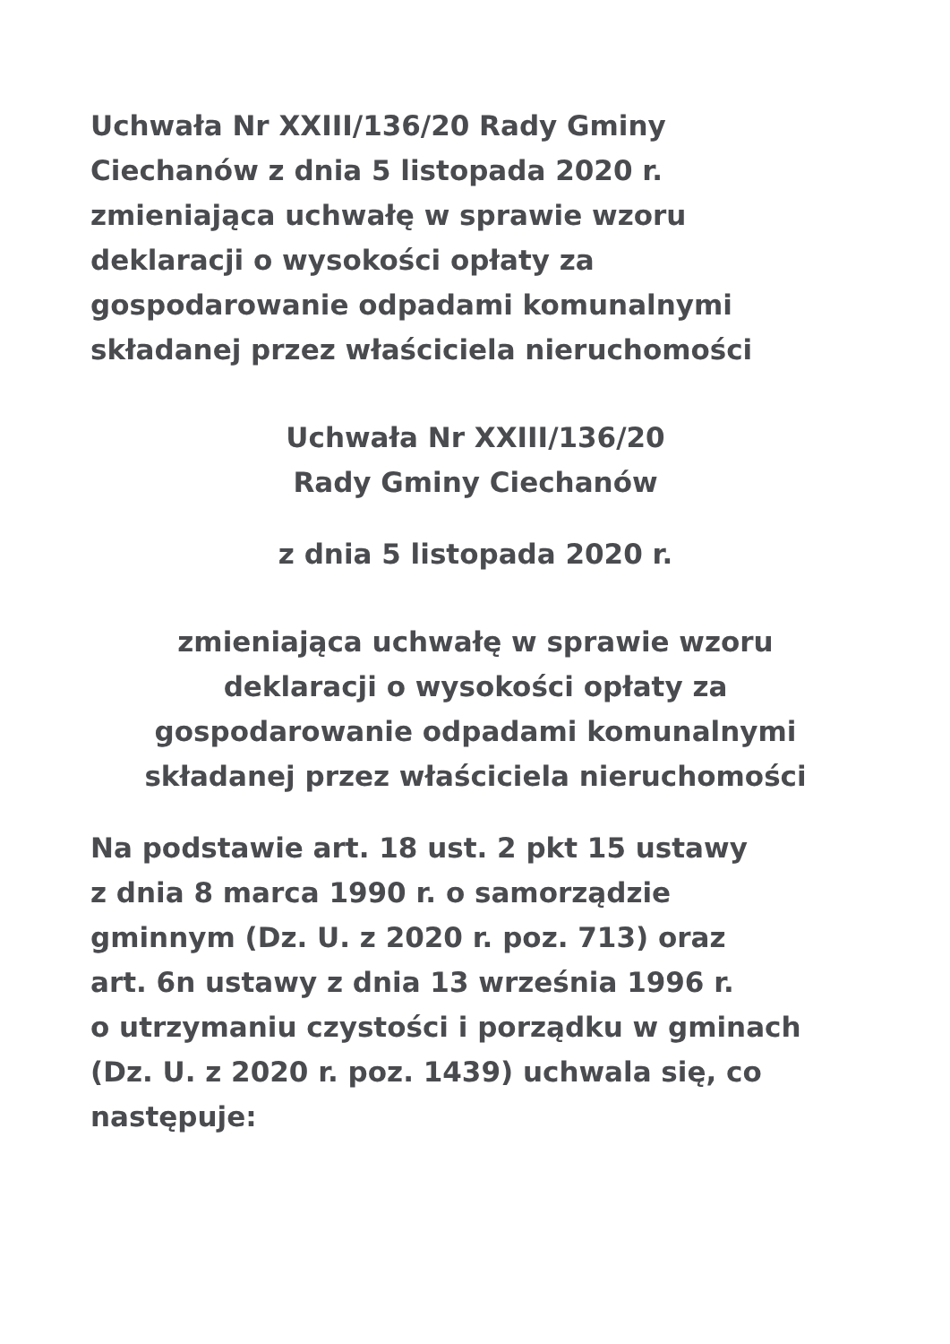Uchwała Nr XXIII/136/20 Rady Gminy
Ciechanów z dnia 5 listopada 2020 r.
zmieniająca uchwałę w sprawie wzoru
deklaracji o wysokości opłaty za
gospodarowanie odpadami komunalnymi
składanej przez właściciela nieruchomości
Uchwała Nr XXIII/136/20
Rady Gminy Ciechanów
z dnia 5 listopada 2020 r.
zmieniająca uchwałę w sprawie wzoru
deklaracji o wysokości opłaty za
gospodarowanie odpadami komunalnymi
składanej przez właściciela nieruchomości
Na podstawie art. 18 ust. 2 pkt 15 ustawy
z dnia 8 marca 1990 r. o samorządzie
gminnym (Dz. U. z 2020 r. poz. 713) oraz
art. 6n ustawy z dnia 13 września 1996 r.
o utrzymaniu czystości i porządku w gminach
(Dz. U. z 2020 r. poz. 1439) uchwala się, co
następuje: